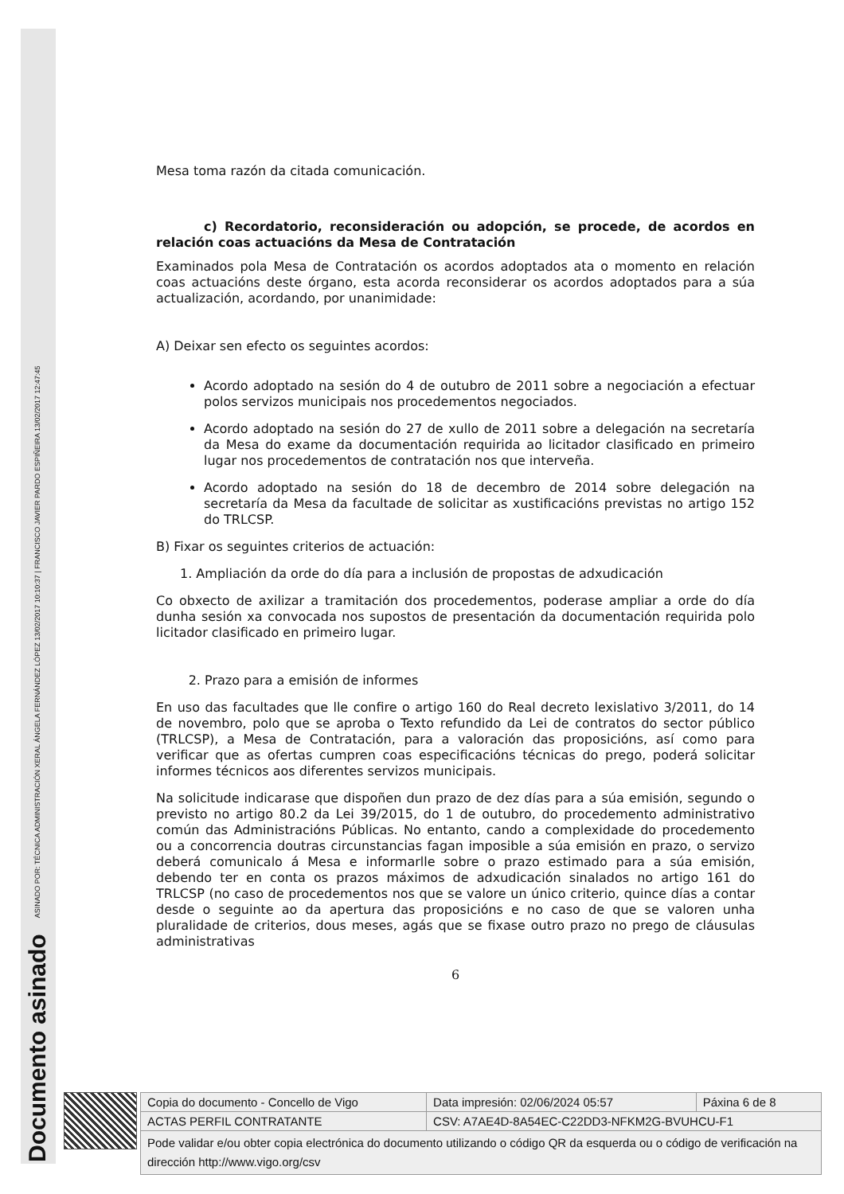Documento asinado ASINADO POR: TÉCNICA ADMINISTRACIÓN XERAL ÁNGELA FERNÁNDEZ LÓPEZ 13/02/2017 10:10:37 | FRANCISCO JAVIER PARDO ESPIÑEIRA 13/02/2017 12:47:45
Mesa toma razón da citada comunicación.
c) Recordatorio, reconsideración ou adopción, se procede, de acordos en relación coas actuacións da Mesa de Contratación
Examinados pola Mesa de Contratación os acordos adoptados ata o momento en relación coas actuacións deste órgano, esta acorda reconsiderar os acordos adoptados para a súa actualización, acordando, por unanimidade:
A) Deixar sen efecto os seguintes acordos:
Acordo adoptado na sesión do 4 de outubro de 2011 sobre a negociación a efectuar polos servizos municipais nos procedementos negociados.
Acordo adoptado na sesión do 27 de xullo de 2011 sobre a delegación na secretaría da Mesa do exame da documentación requirida ao licitador clasificado en primeiro lugar nos procedementos de contratación nos que interveña.
Acordo adoptado na sesión do 18 de decembro de 2014 sobre delegación na secretaría da Mesa da facultade de solicitar as xustificacións previstas no artigo 152 do TRLCSP.
B) Fixar os seguintes criterios de actuación:
1. Ampliación da orde do día para a inclusión de propostas de adxudicación
Co obxecto de axilizar a tramitación dos procedementos, poderase ampliar a orde do día dunha sesión xa convocada nos supostos de presentación da documentación requirida polo licitador clasificado en primeiro lugar.
2. Prazo para a emisión de informes
En uso das facultades que lle confire o artigo 160 do Real decreto lexislativo 3/2011, do 14 de novembro, polo que se aproba o Texto refundido da Lei de contratos do sector público (TRLCSP), a Mesa de Contratación, para a valoración das proposicións, así como para verificar que as ofertas cumpren coas especificacións técnicas do prego, poderá solicitar informes técnicos aos diferentes servizos municipais.
Na solicitude indicarase que dispoñen dun prazo de dez días para a súa emisión, segundo o previsto no artigo 80.2 da Lei 39/2015, do 1 de outubro, do procedemento administrativo común das Administracións Públicas. No entanto, cando a complexidade do procedemento ou a concorrencia doutras circunstancias fagan imposible a súa emisión en prazo, o servizo deberá comunicalo á Mesa e informarlle sobre o prazo estimado para a súa emisión, debendo ter en conta os prazos máximos de adxudicación sinalados no artigo 161 do TRLCSP (no caso de procedementos nos que se valore un único criterio, quince días a contar desde o seguinte ao da apertura das proposicións e no caso de que se valoren unha pluralidade de criterios, dous meses, agás que se fixase outro prazo no prego de cláusulas administrativas
6
| Copia do documento - Concello de Vigo | Data impresión: 02/06/2024 05:57 | Páxina 6 de 8 |
| ACTAS PERFIL CONTRATANTE | CSV: A7AE4D-8A54EC-C22DD3-NFKM2G-BVUHCU-F1 | |
| Pode validar e/ou obter copia electrónica do documento utilizando o código QR da esquerda ou o código de verificación na dirección http://www.vigo.org/csv | | |